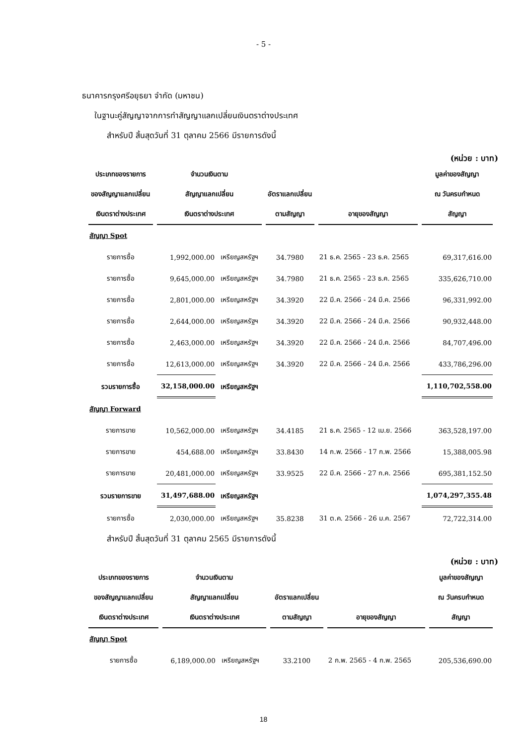- 5 -
ธนาคารกรุงศรีอยุธยา จำกัด (มหาชน)
ในฐานะคู่สัญญาจากการทำสัญญาแลกเปลี่ยนเงินตราต่างประเทศ
สำหรับปี สิ้นสุดวันที่ 31 ตุลาคม 2566 มีรายการดังนี้
(หน่วย : บาท)
| ประเภทของรายการ | จำนวนเงินตาม | | | | มูลค่าของสัญญา |
| --- | --- | --- | --- | --- | --- |
| ของสัญญาแลกเปลี่ยน | สัญญาแลกเปลี่ยน | | อัตราแลกเปลี่ยน | | ณ วันครบกำหนด |
| เงินตราต่างประเทศ | เงินตราต่างประเทศ | | ตามสัญญา | อายุของสัญญา | สัญญา |
| สัญญา Spot | | | | | |
| รายการซื้อ | 1,992,000.00 | เหรียญสหรัฐฯ | 34.7980 | 21 ธ.ค. 2565 - 23 ธ.ค. 2565 | 69,317,616.00 |
| รายการซื้อ | 9,645,000.00 | เหรียญสหรัฐฯ | 34.7980 | 21 ธ.ค. 2565 - 23 ธ.ค. 2565 | 335,626,710.00 |
| รายการซื้อ | 2,801,000.00 | เหรียญสหรัฐฯ | 34.3920 | 22 มี.ค. 2566 - 24 มี.ค. 2566 | 96,331,992.00 |
| รายการซื้อ | 2,644,000.00 | เหรียญสหรัฐฯ | 34.3920 | 22 มี.ค. 2566 - 24 มี.ค. 2566 | 90,932,448.00 |
| รายการซื้อ | 2,463,000.00 | เหรียญสหรัฐฯ | 34.3920 | 22 มี.ค. 2566 - 24 มี.ค. 2566 | 84,707,496.00 |
| รายการซื้อ | 12,613,000.00 | เหรียญสหรัฐฯ | 34.3920 | 22 มี.ค. 2566 - 24 มี.ค. 2566 | 433,786,296.00 |
| รวมรายการซื้อ | 32,158,000.00 | เหรียญสหรัฐฯ | | | 1,110,702,558.00 |
| สัญญา Forward | | | | | |
| รายการขาย | 10,562,000.00 | เหรียญสหรัฐฯ | 34.4185 | 21 ธ.ค. 2565 - 12 เม.ย. 2566 | 363,528,197.00 |
| รายการขาย | 454,688.00 | เหรียญสหรัฐฯ | 33.8430 | 14 ก.พ. 2566 - 17 ก.พ. 2566 | 15,388,005.98 |
| รายการขาย | 20,481,000.00 | เหรียญสหรัฐฯ | 33.9525 | 22 มี.ค. 2566 - 27 ก.ค. 2566 | 695,381,152.50 |
| รวมรายการขาย | 31,497,688.00 | เหรียญสหรัฐฯ | | | 1,074,297,355.48 |
| รายการซื้อ | 2,030,000.00 | เหรียญสหรัฐฯ | 35.8238 | 31 ต.ค. 2566 - 26 ม.ค. 2567 | 72,722,314.00 |
สำหรับปี สิ้นสุดวันที่ 31 ตุลาคม 2565 มีรายการดังนี้
(หน่วย : บาท)
| ประเภทของรายการ | จำนวนเงินตาม | | | | มูลค่าของสัญญา |
| --- | --- | --- | --- | --- | --- |
| ของสัญญาแลกเปลี่ยน | สัญญาแลกเปลี่ยน | | อัตราแลกเปลี่ยน | | ณ วันครบกำหนด |
| เงินตราต่างประเทศ | เงินตราต่างประเทศ | | ตามสัญญา | อายุของสัญญา | สัญญา |
| สัญญา Spot | | | | | |
| รายการซื้อ | 6,189,000.00 | เหรียญสหรัฐฯ | 33.2100 | 2 ก.พ. 2565 - 4 ก.พ. 2565 | 205,536,690.00 |
18